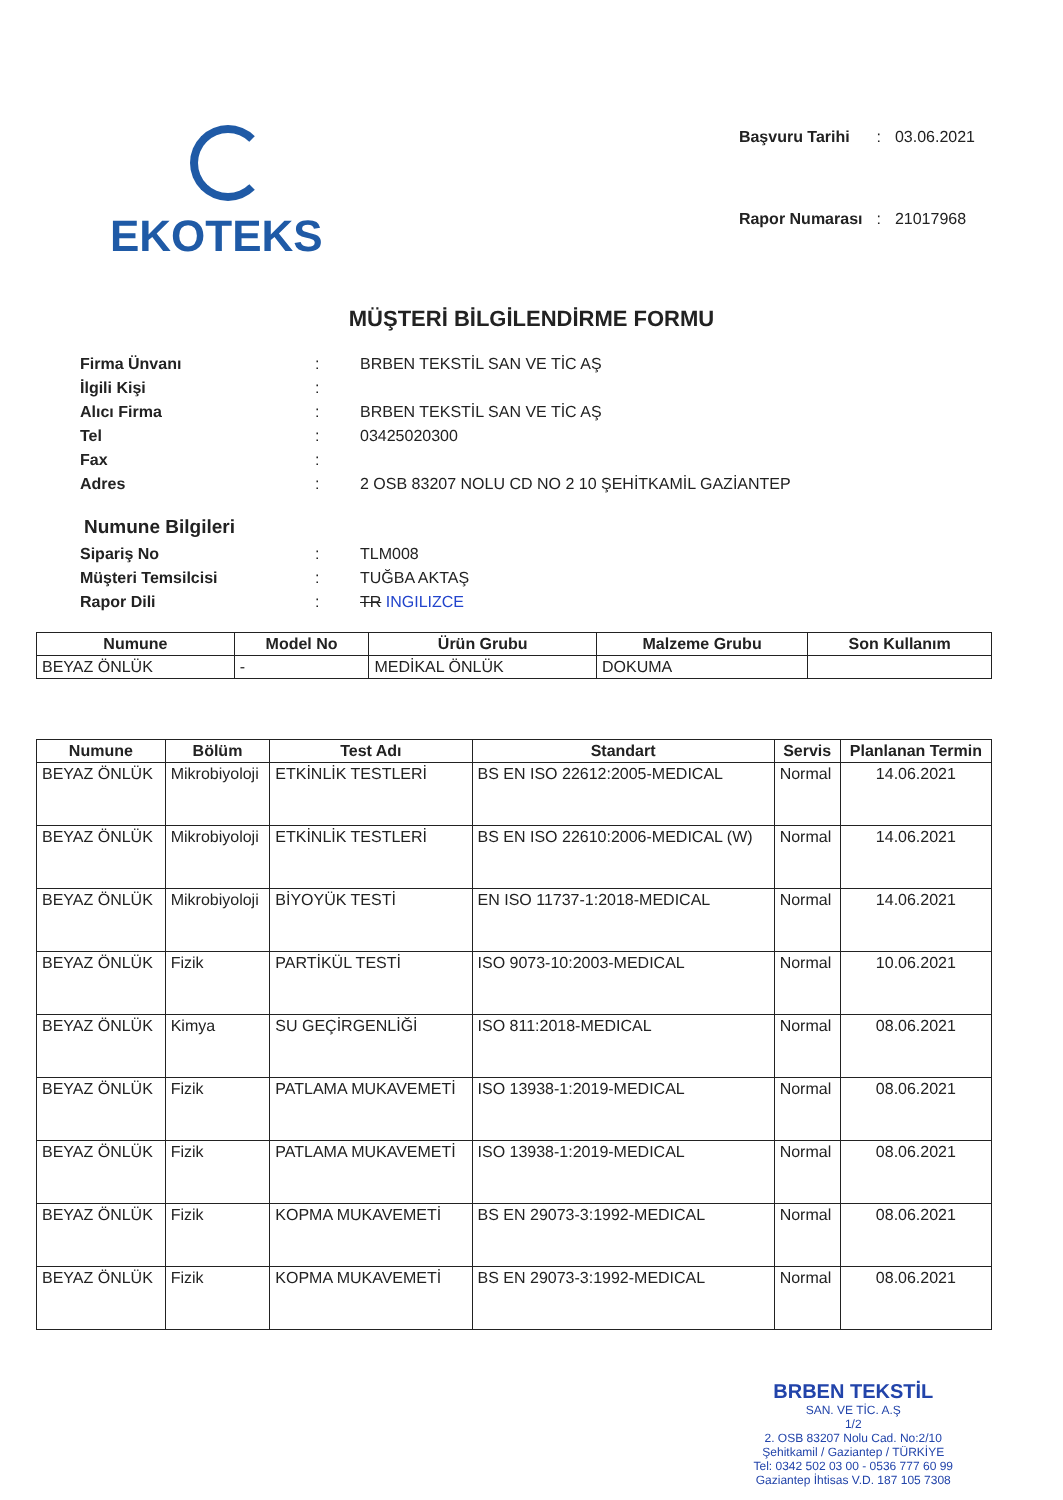EKOTEKS
| Başvuru Tarihi | : | 03.06.2021 |
| Rapor Numarası | : | 21017968 |
MÜŞTERİ BİLGİLENDİRME FORMU
| Firma Ünvanı | : | BRBEN TEKSTİL SAN VE TİC AŞ |
| İlgili Kişi | : | |
| Alıcı Firma | : | BRBEN TEKSTİL SAN VE TİC AŞ |
| Tel | : | 03425020300 |
| Fax | : | |
| Adres | : | 2 OSB 83207 NOLU CD NO 2 10 ŞEHİTKAMİL GAZİANTEP |
Numune Bilgileri
| Sipariş No | : | TLM008 |
| Müşteri Temsilcisi | : | TUĞBA AKTAŞ |
| Rapor Dili | : | TR INGILIZCE |
| Numune | Model No | Ürün Grubu | Malzeme Grubu | Son Kullanım |
| --- | --- | --- | --- | --- |
| BEYAZ ÖNLÜK | - | MEDİKAL ÖNLÜK | DOKUMA | |
| Numune | Bölüm | Test Adı | Standart | Servis | Planlanan Termin |
| --- | --- | --- | --- | --- | --- |
| BEYAZ ÖNLÜK | Mikrobiyoloji | ETKİNLİK TESTLERİ | BS EN ISO 22612:2005-MEDICAL | Normal | 14.06.2021 |
| BEYAZ ÖNLÜK | Mikrobiyoloji | ETKİNLİK TESTLERİ | BS EN ISO 22610:2006-MEDICAL (W) | Normal | 14.06.2021 |
| BEYAZ ÖNLÜK | Mikrobiyoloji | BİYOYÜK TESTİ | EN ISO 11737-1:2018-MEDICAL | Normal | 14.06.2021 |
| BEYAZ ÖNLÜK | Fizik | PARTİKÜL TESTİ | ISO 9073-10:2003-MEDICAL | Normal | 10.06.2021 |
| BEYAZ ÖNLÜK | Kimya | SU GEÇİRGENLİĞİ | ISO 811:2018-MEDICAL | Normal | 08.06.2021 |
| BEYAZ ÖNLÜK | Fizik | PATLAMA MUKAVEMETİ | ISO 13938-1:2019-MEDICAL | Normal | 08.06.2021 |
| BEYAZ ÖNLÜK | Fizik | PATLAMA MUKAVEMETİ | ISO 13938-1:2019-MEDICAL | Normal | 08.06.2021 |
| BEYAZ ÖNLÜK | Fizik | KOPMA MUKAVEMETİ | BS EN 29073-3:1992-MEDICAL | Normal | 08.06.2021 |
| BEYAZ ÖNLÜK | Fizik | KOPMA MUKAVEMETİ | BS EN 29073-3:1992-MEDICAL | Normal | 08.06.2021 |
BRBEN TEKSTİL
SAN. VE TİC. A.Ş
1/2
2. OSB 83207 Nolu Cad. No:2/10
Şehitkamil / Gaziantep / TÜRKİYE
Tel: 0342 502 03 00 - 0536 777 60 99
Gaziantep İhtisas V.D. 187 105 7308